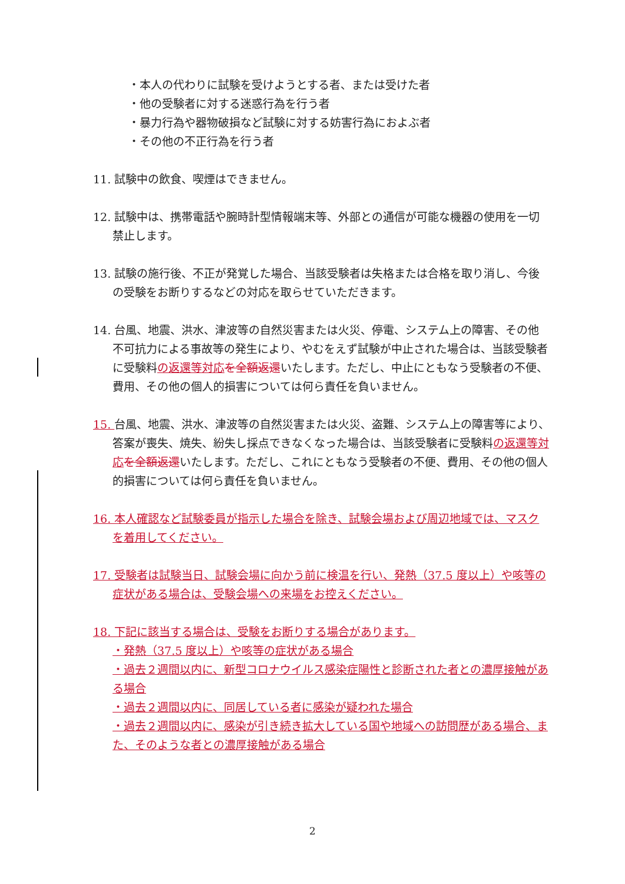・本人の代わりに試験を受けようとする者、または受けた者
・他の受験者に対する迷惑行為を行う者
・暴力行為や器物破損など試験に対する妨害行為におよぶ者
・その他の不正行為を行う者
11. 試験中の飲食、喫煙はできません。
12. 試験中は、携帯電話や腕時計型情報端末等、外部との通信が可能な機器の使用を一切禁止します。
13. 試験の施行後、不正が発覚した場合、当該受験者は失格または合格を取り消し、今後の受験をお断りするなどの対応を取らせていただきます。
14. 台風、地震、洪水、津波等の自然災害または火災、停電、システム上の障害、その他不可抗力による事故等の発生により、やむをえず試験が中止された場合は、当該受験者に受験料の返還等対応 を全額返還いたします。ただし、中止にともなう受験者の不便、費用、その他の個人的損害については何ら責任を負いません。
15. 台風、地震、洪水、津波等の自然災害または火災、盗難、システム上の障害等により、答案が喪失、焼失、紛失し採点できなくなった場合は、当該受験者に受験料の返還等対応 を全額返還いたします。ただし、これにともなう受験者の不便、費用、その他の個人的損害については何ら責任を負いません。
16. 本人確認など試験委員が指示した場合を除き、試験会場および周辺地域では、マスクを着用してください。
17. 受験者は試験当日、試験会場に向かう前に検温を行い、発熱（37.5 度以上）や咳等の症状がある場合は、受験会場への来場をお控えください。
18. 下記に該当する場合は、受験をお断りする場合があります。
・発熱（37.5 度以上）や咳等の症状がある場合
・過去２週間以内に、新型コロナウイルス感染症陽性と診断された者との濃厚接触がある場合
・過去２週間以内に、同居している者に感染が疑われた場合
・過去２週間以内に、感染が引き続き拡大している国や地域への訪問歴がある場合、また、そのような者との濃厚接触がある場合
2